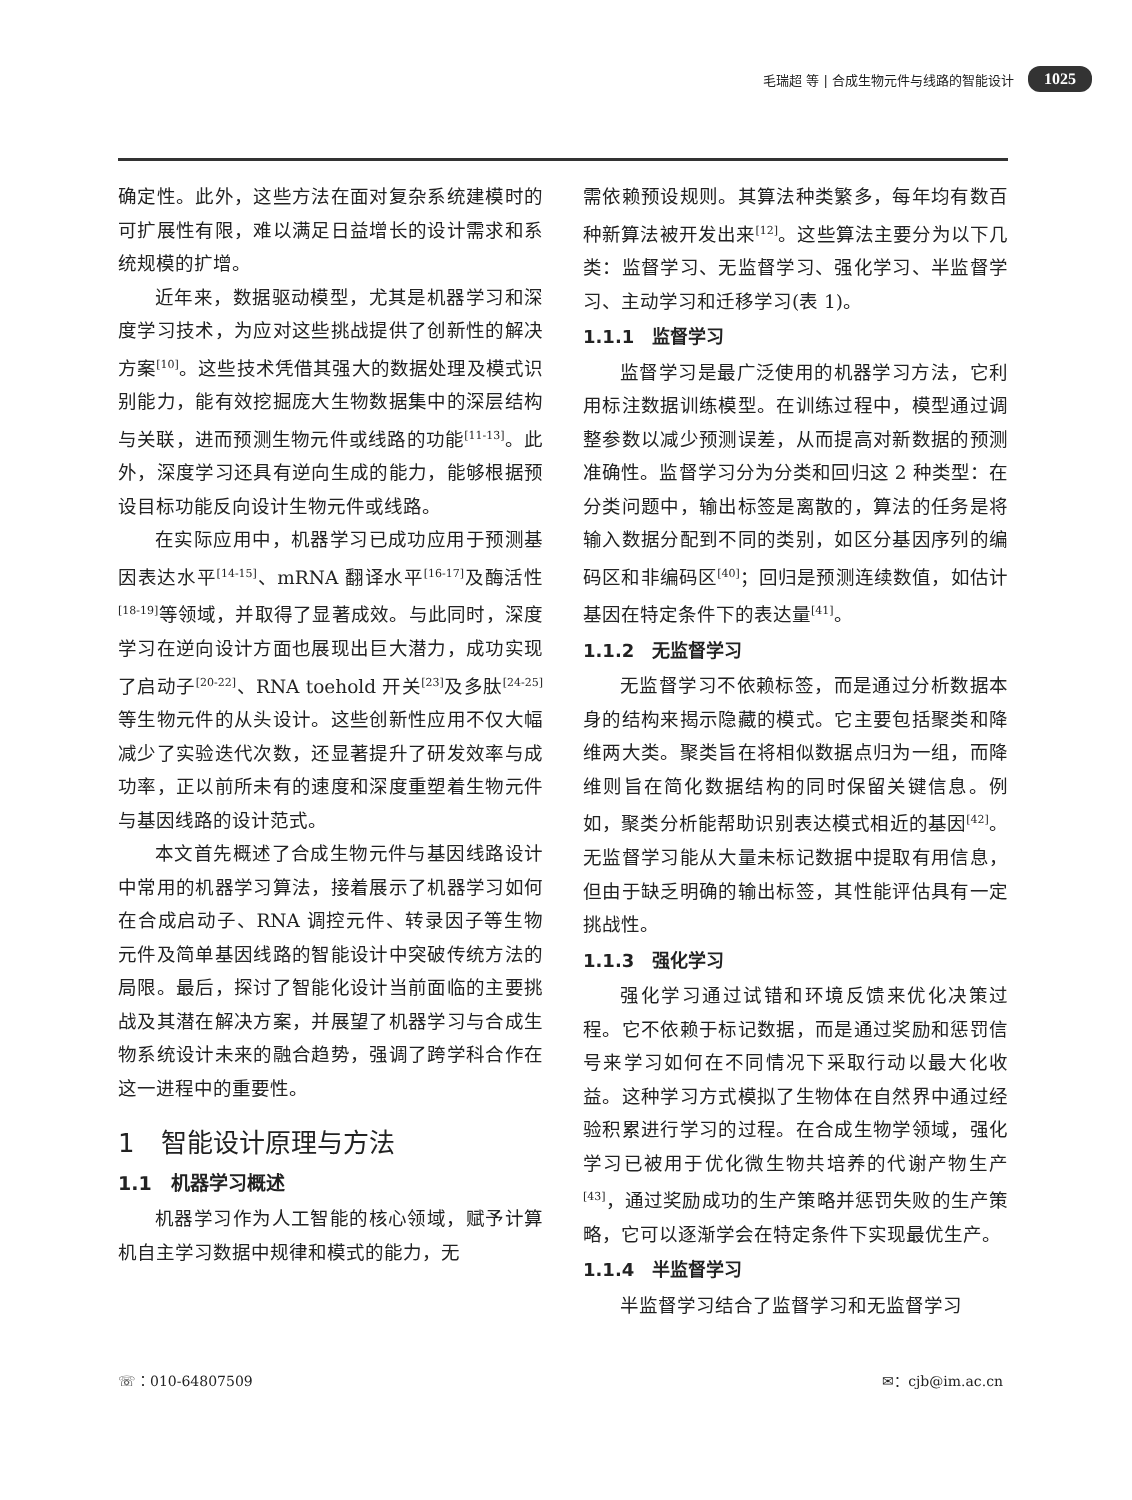毛瑞超 等 | 合成生物元件与线路的智能设计 1025
确定性。此外，这些方法在面对复杂系统建模时的可扩展性有限，难以满足日益增长的设计需求和系统规模的扩增。
近年来，数据驱动模型，尤其是机器学习和深度学习技术，为应对这些挑战提供了创新性的解决方案<sup>[10]</sup>。这些技术凭借其强大的数据处理及模式识别能力，能有效挖掘庞大生物数据集中的深层结构与关联，进而预测生物元件或线路的功能<sup>[11-13]</sup>。此外，深度学习还具有逆向生成的能力，能够根据预设目标功能反向设计生物元件或线路。
在实际应用中，机器学习已成功应用于预测基因表达水平<sup>[14-15]</sup>、mRNA 翻译水平<sup>[16-17]</sup>及酶活性<sup>[18-19]</sup>等领域，并取得了显著成效。与此同时，深度学习在逆向设计方面也展现出巨大潜力，成功实现了启动子<sup>[20-22]</sup>、RNA toehold 开关<sup>[23]</sup>及多肽<sup>[24-25]</sup>等生物元件的从头设计。这些创新性应用不仅大幅减少了实验迭代次数，还显著提升了研发效率与成功率，正以前所未有的速度和深度重塑着生物元件与基因线路的设计范式。
本文首先概述了合成生物元件与基因线路设计中常用的机器学习算法，接着展示了机器学习如何在合成启动子、RNA 调控元件、转录因子等生物元件及简单基因线路的智能设计中突破传统方法的局限。最后，探讨了智能化设计当前面临的主要挑战及其潜在解决方案，并展望了机器学习与合成生物系统设计未来的融合趋势，强调了跨学科合作在这一进程中的重要性。
1　智能设计原理与方法
1.1　机器学习概述
机器学习作为人工智能的核心领域，赋予计算机自主学习数据中规律和模式的能力，无
需依赖预设规则。其算法种类繁多，每年均有数百种新算法被开发出来<sup>[12]</sup>。这些算法主要分为以下几类：监督学习、无监督学习、强化学习、半监督学习、主动学习和迁移学习(表 1)。
1.1.1　监督学习
监督学习是最广泛使用的机器学习方法，它利用标注数据训练模型。在训练过程中，模型通过调整参数以减少预测误差，从而提高对新数据的预测准确性。监督学习分为分类和回归这 2 种类型：在分类问题中，输出标签是离散的，算法的任务是将输入数据分配到不同的类别，如区分基因序列的编码区和非编码区<sup>[40]</sup>；回归是预测连续数值，如估计基因在特定条件下的表达量<sup>[41]</sup>。
1.1.2　无监督学习
无监督学习不依赖标签，而是通过分析数据本身的结构来揭示隐藏的模式。它主要包括聚类和降维两大类。聚类旨在将相似数据点归为一组，而降维则旨在简化数据结构的同时保留关键信息。例如，聚类分析能帮助识别表达模式相近的基因<sup>[42]</sup>。无监督学习能从大量未标记数据中提取有用信息，但由于缺乏明确的输出标签，其性能评估具有一定挑战性。
1.1.3　强化学习
强化学习通过试错和环境反馈来优化决策过程。它不依赖于标记数据，而是通过奖励和惩罚信号来学习如何在不同情况下采取行动以最大化收益。这种学习方式模拟了生物体在自然界中通过经验积累进行学习的过程。在合成生物学领域，强化学习已被用于优化微生物共培养的代谢产物生产<sup>[43]</sup>，通过奖励成功的生产策略并惩罚失败的生产策略，它可以逐渐学会在特定条件下实现最优生产。
1.1.4　半监督学习
半监督学习结合了监督学习和无监督学习
☏：010-64807509 ✉：cjb@im.ac.cn